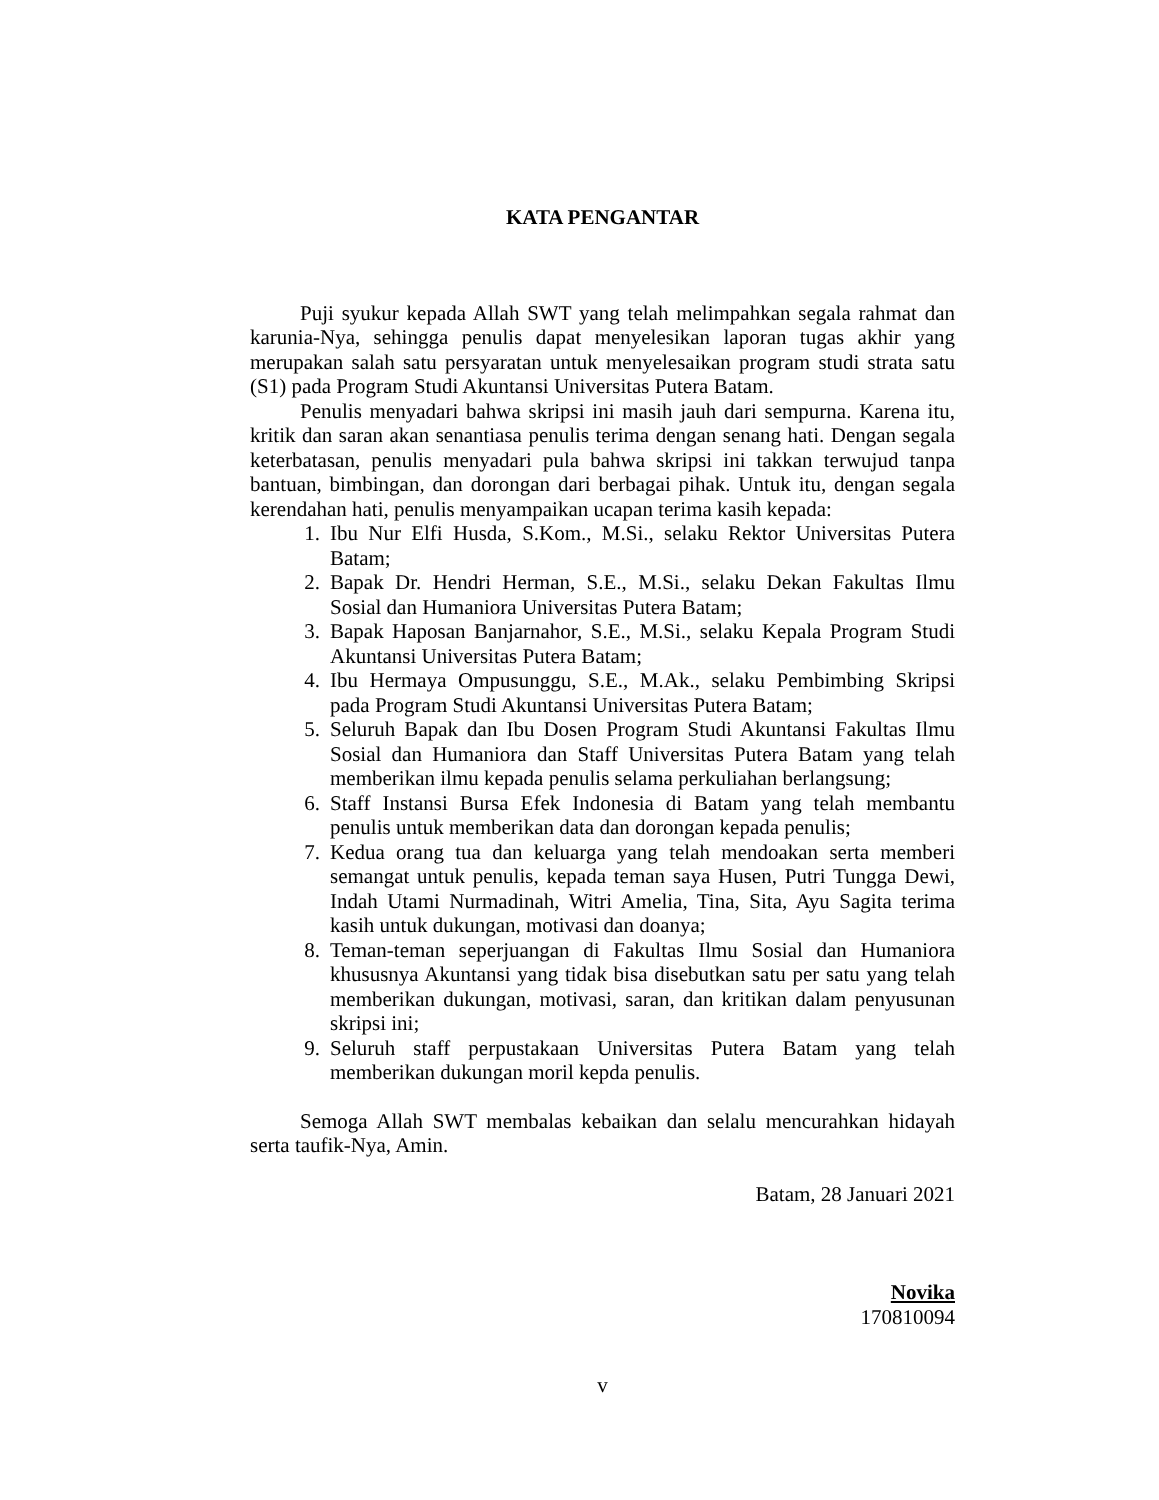KATA PENGANTAR
Puji syukur kepada Allah SWT yang telah melimpahkan segala rahmat dan karunia-Nya, sehingga penulis dapat menyelesikan laporan tugas akhir yang merupakan salah satu persyaratan untuk menyelesaikan program studi strata satu (S1) pada Program Studi Akuntansi Universitas Putera Batam.
Penulis menyadari bahwa skripsi ini masih jauh dari sempurna. Karena itu, kritik dan saran akan senantiasa penulis terima dengan senang hati. Dengan segala keterbatasan, penulis menyadari pula bahwa skripsi ini takkan terwujud tanpa bantuan, bimbingan, dan dorongan dari berbagai pihak. Untuk itu, dengan segala kerendahan hati, penulis menyampaikan ucapan terima kasih kepada:
1. Ibu Nur Elfi Husda, S.Kom., M.Si., selaku Rektor Universitas Putera Batam;
2. Bapak Dr. Hendri Herman, S.E., M.Si., selaku Dekan Fakultas Ilmu Sosial dan Humaniora Universitas Putera Batam;
3. Bapak Haposan Banjarnahor, S.E., M.Si., selaku Kepala Program Studi Akuntansi Universitas Putera Batam;
4. Ibu Hermaya Ompusunggu, S.E., M.Ak., selaku Pembimbing Skripsi pada Program Studi Akuntansi Universitas Putera Batam;
5. Seluruh Bapak dan Ibu Dosen Program Studi Akuntansi Fakultas Ilmu Sosial dan Humaniora dan Staff Universitas Putera Batam yang telah memberikan ilmu kepada penulis selama perkuliahan berlangsung;
6. Staff Instansi Bursa Efek Indonesia di Batam yang telah membantu penulis untuk memberikan data dan dorongan kepada penulis;
7. Kedua orang tua dan keluarga yang telah mendoakan serta memberi semangat untuk penulis, kepada teman saya Husen, Putri Tungga Dewi, Indah Utami Nurmadinah, Witri Amelia, Tina, Sita, Ayu Sagita terima kasih untuk dukungan, motivasi dan doanya;
8. Teman-teman seperjuangan di Fakultas Ilmu Sosial dan Humaniora khususnya Akuntansi yang tidak bisa disebutkan satu per satu yang telah memberikan dukungan, motivasi, saran, dan kritikan dalam penyusunan skripsi ini;
9. Seluruh staff perpustakaan Universitas Putera Batam yang telah memberikan dukungan moril kepda penulis.
Semoga Allah SWT membalas kebaikan dan selalu mencurahkan hidayah serta taufik-Nya, Amin.
Batam, 28 Januari 2021
Novika
170810094
v